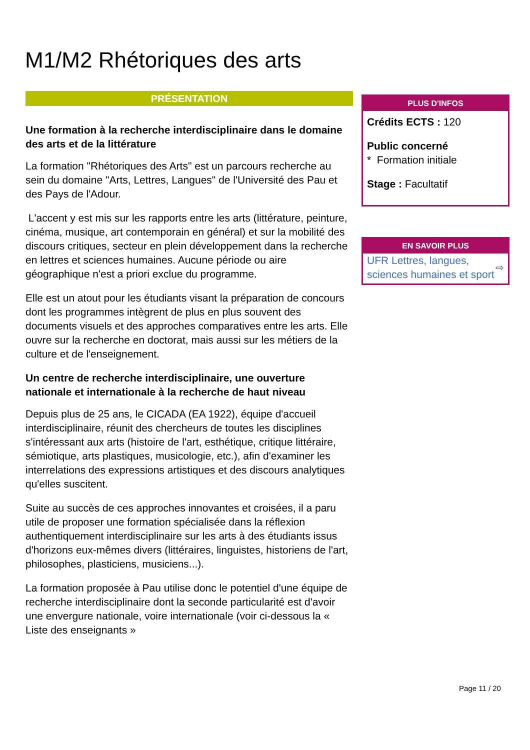M1/M2 Rhétoriques des arts
PRÉSENTATION
Une formation à la recherche interdisciplinaire dans le domaine des arts et de la littérature
La formation "Rhétoriques des Arts" est un parcours recherche au sein du domaine "Arts, Lettres, Langues" de l'Université des Pau et des Pays de l'Adour.
L'accent y est mis sur les rapports entre les arts (littérature, peinture, cinéma, musique, art contemporain en général) et sur la mobilité des discours critiques, secteur en plein développement dans la recherche en lettres et sciences humaines. Aucune période ou aire géographique n'est a priori exclue du programme.
Elle est un atout pour les étudiants visant la préparation de concours dont les programmes intègrent de plus en plus souvent des documents visuels et des approches comparatives entre les arts. Elle ouvre sur la recherche en doctorat, mais aussi sur les métiers de la culture et de l'enseignement.
Un centre de recherche interdisciplinaire, une ouverture nationale et internationale à la recherche de haut niveau
Depuis plus de 25 ans, le CICADA (EA 1922), équipe d'accueil interdisciplinaire, réunit des chercheurs de toutes les disciplines s'intéressant aux arts (histoire de l'art, esthétique, critique littéraire, sémiotique, arts plastiques, musicologie, etc.), afin d'examiner les interrelations des expressions artistiques et des discours analytiques qu'elles suscitent.
Suite au succès de ces approches innovantes et croisées, il a paru utile de proposer une formation spécialisée dans la réflexion authentiquement interdisciplinaire sur les arts à des étudiants issus d'horizons eux-mêmes divers (littéraires, linguistes, historiens de l'art, philosophes, plasticiens, musiciens...).
La formation proposée à Pau utilise donc le potentiel d'une équipe de recherche interdisciplinaire dont la seconde particularité est d'avoir une envergure nationale, voire internationale (voir ci-dessous la « Liste des enseignants »
PLUS D'INFOS
Crédits ECTS : 120
Public concerné
* Formation initiale
Stage : Facultatif
EN SAVOIR PLUS
UFR Lettres, langues, sciences humaines et sport ⇨
Page 11 / 20